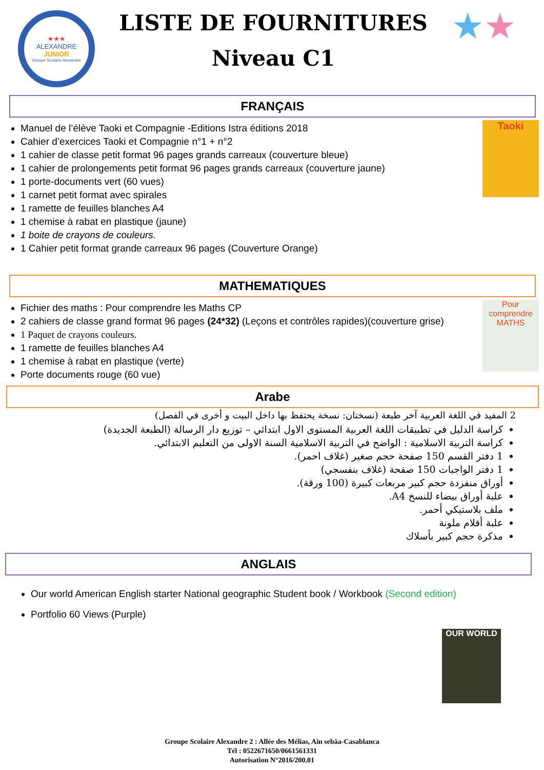★★★
ALEXANDRE
JUNIOR
Groupe Scolaire Alexandre
LISTE DE FOURNITURES
Niveau C1
★★
FRANÇAIS
Manuel de l’élève Taoki et Compagnie -Editions Istra éditions 2018
Cahier d’exercices Taoki et Compagnie n°1 + n°2
1 cahier de classe petit format 96 pages grands carreaux (couverture bleue)
1 cahier de prolongements petit format 96 pages grands carreaux (couverture jaune)
1 porte-documents vert (60 vues)
1 carnet petit format avec spirales
1 ramette de feuilles blanches A4
1 chemise à rabat en plastique (jaune)
1 boite de crayons de couleurs.
1 Cahier petit format grande carreaux 96 pages (Couverture Orange)
Taoki
MATHEMATIQUES
Fichier des maths : Pour comprendre les Maths CP
2 cahiers de classe grand format 96 pages (24*32) (Leçons et contrôles rapides)(couverture grise)
1 Paquet de crayons couleurs.
1 ramette de feuilles blanches A4
1 chemise à rabat en plastique (verte)
Porte documents rouge (60 vue)
Pour comprendre MATHS
Arabe
2 المفيد في اللغة العربية آخر طبعة (نسختان: نسخة يحتفظ بها داخل البيت و أخرى في الفصل)
كراسة الدليل في تطبيقات اللغة العربية المستوى الاول ابتدائي – توزيع دار الرسالة (الطبعة الجديدة)
كراسة التربية الاسلامية : الواضح في التربية الاسلامية السنة الاولى من التعليم الابتدائي.
1 دفتر القسم 150 صفحة حجم صغير (غلاف احمر).
1 دفتر الواجبات 150 صفحة (غلاف بنفسجي)
أوراق منفردة حجم كبير مربعات كبيرة (100 ورقة).
علبة أوراق بيضاء للنسخ A4.
ملف بلاستيكي أحمر.
علبة أقلام ملونة
مذكرة حجم كبير بأسلاك
ANGLAIS
Our world American English starter National geographic Student book / Workbook (Second edition)
Portfolio 60 Views (Purple)
OUR WORLD
Groupe Scolaire Alexandre 2 : Allée des Mélias, Ain sebâa-Casablanca
Tél : 0522671650/0661561331
Autorisation N°2016/200.01